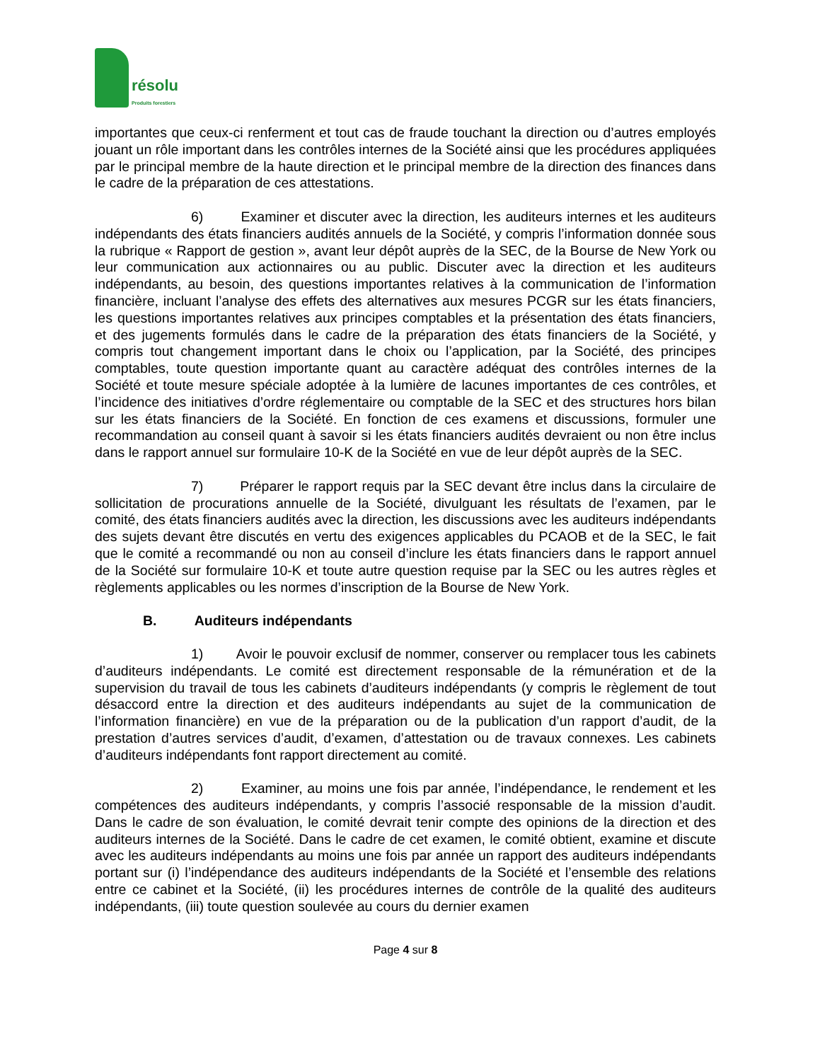résolu
Produits forestiers
importantes que ceux-ci renferment et tout cas de fraude touchant la direction ou d’autres employés jouant un rôle important dans les contrôles internes de la Société ainsi que les procédures appliquées par le principal membre de la haute direction et le principal membre de la direction des finances dans le cadre de la préparation de ces attestations.
6) Examiner et discuter avec la direction, les auditeurs internes et les auditeurs indépendants des états financiers audités annuels de la Société, y compris l’information donnée sous la rubrique « Rapport de gestion », avant leur dépôt auprès de la SEC, de la Bourse de New York ou leur communication aux actionnaires ou au public. Discuter avec la direction et les auditeurs indépendants, au besoin, des questions importantes relatives à la communication de l’information financière, incluant l’analyse des effets des alternatives aux mesures PCGR sur les états financiers, les questions importantes relatives aux principes comptables et la présentation des états financiers, et des jugements formulés dans le cadre de la préparation des états financiers de la Société, y compris tout changement important dans le choix ou l’application, par la Société, des principes comptables, toute question importante quant au caractère adéquat des contrôles internes de la Société et toute mesure spéciale adoptée à la lumière de lacunes importantes de ces contrôles, et l’incidence des initiatives d’ordre réglementaire ou comptable de la SEC et des structures hors bilan sur les états financiers de la Société. En fonction de ces examens et discussions, formuler une recommandation au conseil quant à savoir si les états financiers audités devraient ou non être inclus dans le rapport annuel sur formulaire 10-K de la Société en vue de leur dépôt auprès de la SEC.
7) Préparer le rapport requis par la SEC devant être inclus dans la circulaire de sollicitation de procurations annuelle de la Société, divulguant les résultats de l’examen, par le comité, des états financiers audités avec la direction, les discussions avec les auditeurs indépendants des sujets devant être discutés en vertu des exigences applicables du PCAOB et de la SEC, le fait que le comité a recommandé ou non au conseil d’inclure les états financiers dans le rapport annuel de la Société sur formulaire 10-K et toute autre question requise par la SEC ou les autres règles et règlements applicables ou les normes d’inscription de la Bourse de New York.
B. Auditeurs indépendants
1) Avoir le pouvoir exclusif de nommer, conserver ou remplacer tous les cabinets d’auditeurs indépendants. Le comité est directement responsable de la rémunération et de la supervision du travail de tous les cabinets d’auditeurs indépendants (y compris le règlement de tout désaccord entre la direction et des auditeurs indépendants au sujet de la communication de l’information financière) en vue de la préparation ou de la publication d’un rapport d’audit, de la prestation d’autres services d’audit, d’examen, d’attestation ou de travaux connexes. Les cabinets d’auditeurs indépendants font rapport directement au comité.
2) Examiner, au moins une fois par année, l’indépendance, le rendement et les compétences des auditeurs indépendants, y compris l’associé responsable de la mission d’audit. Dans le cadre de son évaluation, le comité devrait tenir compte des opinions de la direction et des auditeurs internes de la Société. Dans le cadre de cet examen, le comité obtient, examine et discute avec les auditeurs indépendants au moins une fois par année un rapport des auditeurs indépendants portant sur (i) l’indépendance des auditeurs indépendants de la Société et l’ensemble des relations entre ce cabinet et la Société, (ii) les procédures internes de contrôle de la qualité des auditeurs indépendants, (iii) toute question soulevée au cours du dernier examen
Page 4 sur 8